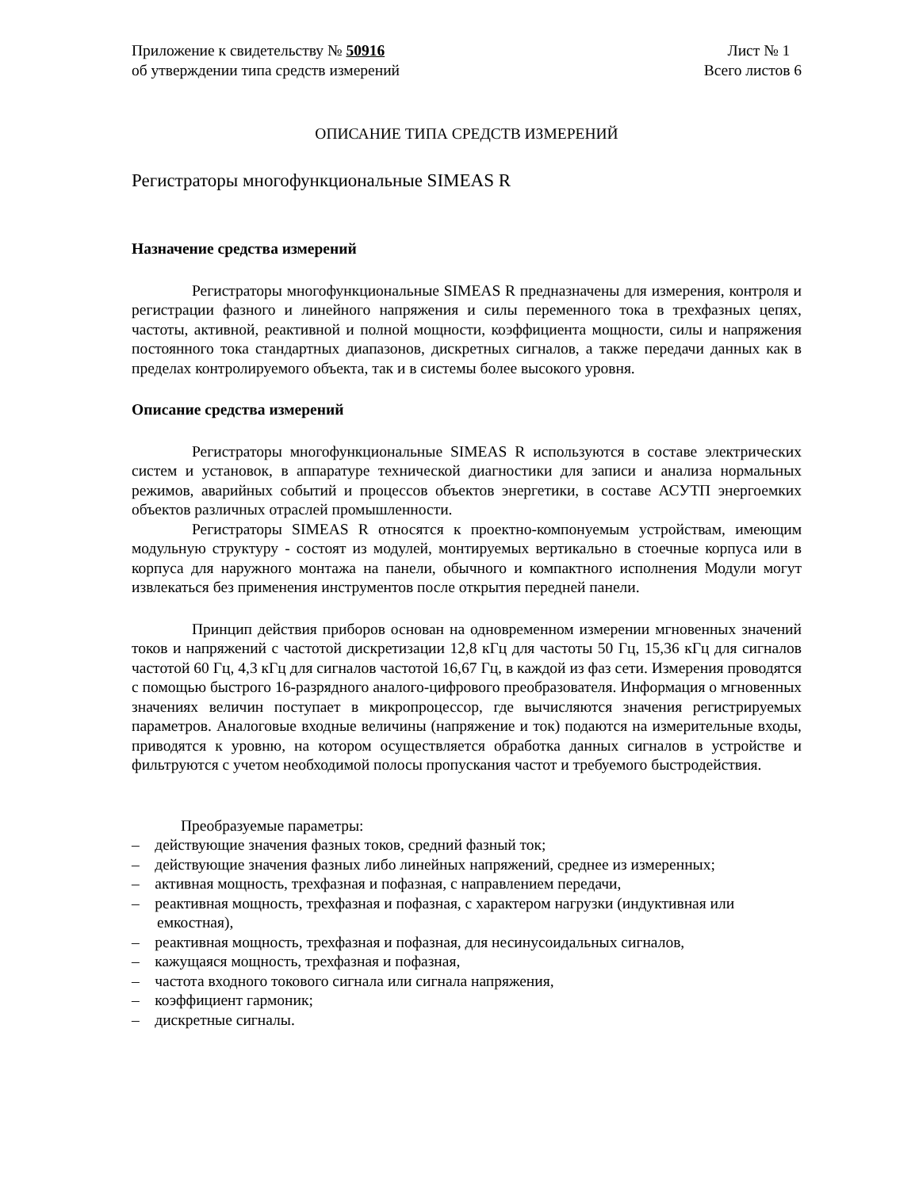Приложение к свидетельству № 50916
об утверждении типа средств измерений
Лист № 1
Всего листов 6
ОПИСАНИЕ ТИПА СРЕДСТВ ИЗМЕРЕНИЙ
Регистраторы многофункциональные SIMEAS R
Назначение средства измерений
Регистраторы многофункциональные SIMEAS R предназначены для измерения, контроля и регистрации фазного и линейного напряжения и силы переменного тока в трехфазных цепях, частоты, активной, реактивной и полной мощности, коэффициента мощности, силы и напряжения постоянного тока стандартных диапазонов, дискретных сигналов, а также передачи данных как в пределах контролируемого объекта, так и в системы более высокого уровня.
Описание средства измерений
Регистраторы многофункциональные SIMEAS R используются в составе электрических систем и установок, в аппаратуре технической диагностики для записи и анализа нормальных режимов, аварийных событий и процессов объектов энергетики, в составе АСУТП энергоемких объектов различных отраслей промышленности.
Регистраторы SIMEAS R относятся к проектно-компонуемым устройствам, имеющим модульную структуру - состоят из модулей, монтируемых вертикально в стоечные корпуса или в корпуса для наружного монтажа на панели, обычного и компактного исполнения Модули могут извлекаться без применения инструментов после открытия передней панели.
Принцип действия приборов основан на одновременном измерении мгновенных значений токов и напряжений с частотой дискретизации 12,8 кГц для частоты 50 Гц, 15,36 кГц для сигналов частотой 60 Гц, 4,3 кГц для сигналов частотой 16,67 Гц, в каждой из фаз сети. Измерения проводятся с помощью быстрого 16-разрядного аналого-цифрового преобразователя. Информация о мгновенных значениях величин поступает в микропроцессор, где вычисляются значения регистрируемых параметров. Аналоговые входные величины (напряжение и ток) подаются на измерительные входы, приводятся к уровню, на котором осуществляется обработка данных сигналов в устройстве и фильтруются с учетом необходимой полосы пропускания частот и требуемого быстродействия.
Преобразуемые параметры:
– действующие значения фазных токов, средний фазный ток;
– действующие значения фазных либо линейных напряжений, среднее из измеренных;
– активная мощность, трехфазная и пофазная, с направлением передачи,
– реактивная мощность, трехфазная и пофазная, с характером нагрузки (индуктивная или емкостная),
– реактивная мощность, трехфазная и пофазная, для несинусоидальных сигналов,
– кажущаяся мощность, трехфазная и пофазная,
– частота входного токового сигнала или сигнала напряжения,
– коэффициент гармоник;
– дискретные сигналы.